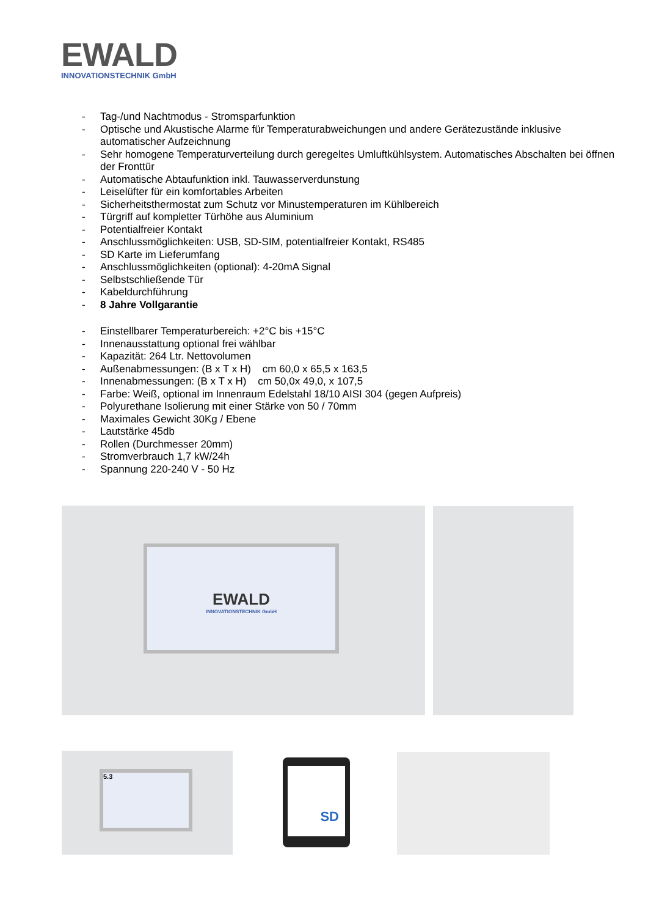EWALD
INNOVATIONSTECHNIK GmbH
- Tag-/und Nachtmodus - Stromsparfunktion
- Optische und Akustische Alarme für Temperaturabweichungen und andere Gerätezustände inklusive automatischer Aufzeichnung
- Sehr homogene Temperaturverteilung durch geregeltes Umluftkühlsystem. Automatisches Abschalten bei öffnen der Fronttür
- Automatische Abtaufunktion inkl. Tauwasserverdunstung
- Leiselüfter für ein komfortables Arbeiten
- Sicherheitsthermostat zum Schutz vor Minustemperaturen im Kühlbereich
- Türgriff auf kompletter Türhöhe aus Aluminium
- Potentialfreier Kontakt
- Anschlussmöglichkeiten: USB, SD-SIM, potentialfreier Kontakt, RS485
- SD Karte im Lieferumfang
- Anschlussmöglichkeiten (optional): 4-20mA Signal
- Selbstschließende Tür
- Kabeldurchführung
- 8 Jahre Vollgarantie
- Einstellbarer Temperaturbereich: +2°C bis +15°C
- Innenausstattung optional frei wählbar
- Kapazität: 264 Ltr. Nettovolumen
- Außenabmessungen: (B x T x H) cm 60,0 x 65,5 x 163,5
- Innenabmessungen: (B x T x H) cm 50,0x 49,0, x 107,5
- Farbe: Weiß, optional im Innenraum Edelstahl 18/10 AISI 304 (gegen Aufpreis)
- Polyurethane Isolierung mit einer Stärke von 50 / 70mm
- Maximales Gewicht 30Kg / Ebene
- Lautstärke 45db
- Rollen (Durchmesser 20mm)
- Stromverbrauch 1,7 kW/24h
- Spannung 220-240 V - 50 Hz
EWALD
INNOVATIONSTECHNIK GmbH
5.3
SD